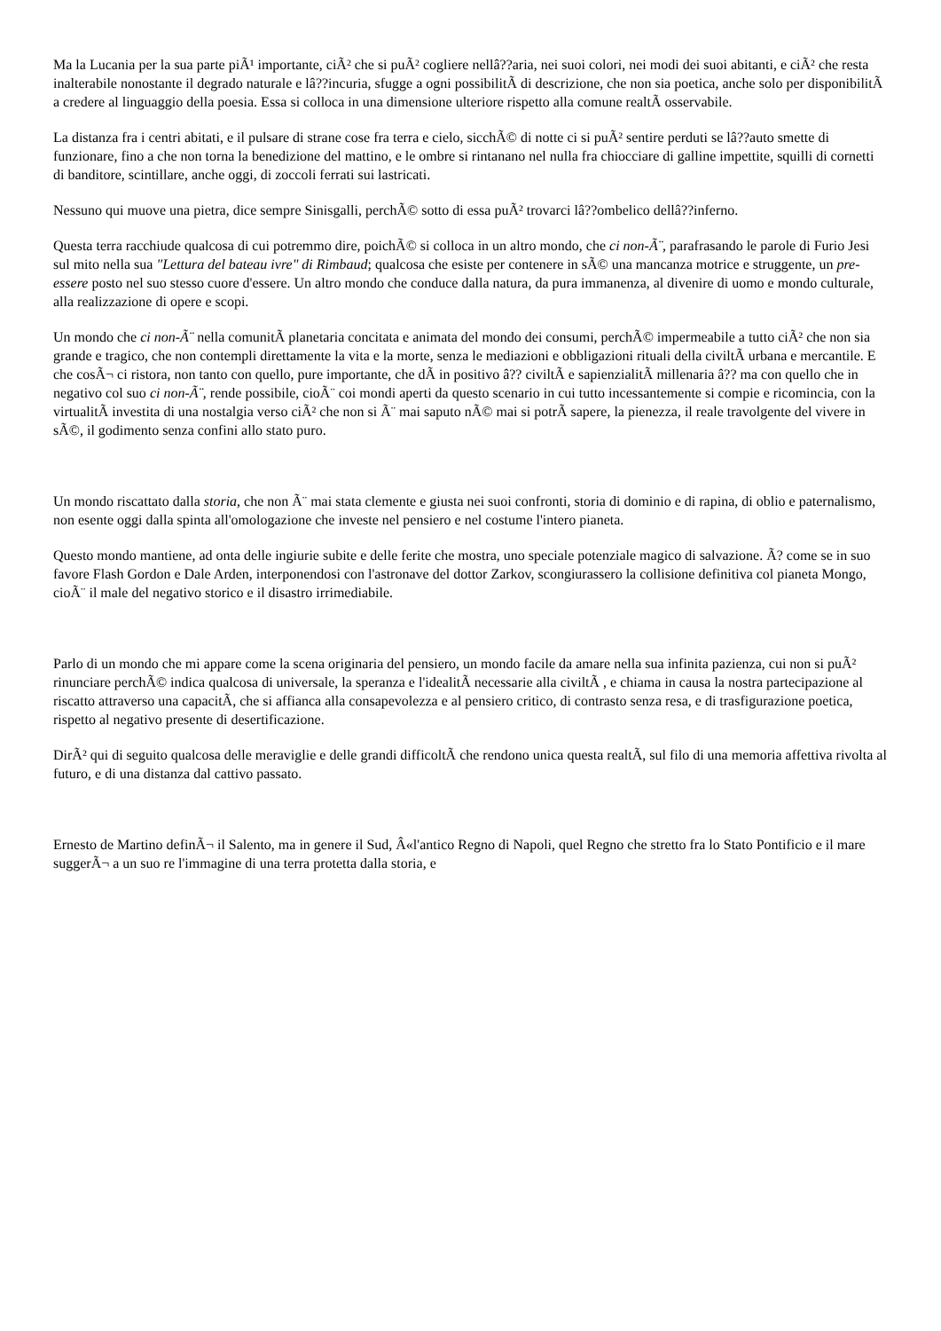Ma la Lucania per la sua parte piÃ¹ importante, ciÃ² che si puÃ² cogliere nellâ??aria, nei suoi colori, nei modi dei suoi abitanti, e ciÃ² che resta inalterabile nonostante il degrado naturale e lâ??incuria, sfugge a ogni possibilitÃ di descrizione, che non sia poetica, anche solo per disponibilitÃ a credere al linguaggio della poesia. Essa si colloca in una dimensione ulteriore rispetto alla comune realtÃ osservabile.
La distanza fra i centri abitati, e il pulsare di strane cose fra terra e cielo, sicchÃ© di notte ci si puÃ² sentire perduti se lâ??auto smette di funzionare, fino a che non torna la benedizione del mattino, e le ombre si rintanano nel nulla fra chiocciare di galline impettite, squilli di cornetti di banditore, scintillare, anche oggi, di zoccoli ferrati sui lastricati.
Nessuno qui muove una pietra, dice sempre Sinisgalli, perchÃ© sotto di essa puÃ² trovarci lâ??ombelico dellâ??inferno.
Questa terra racchiude qualcosa di cui potremmo dire, poichÃ© si colloca in un altro mondo, che ci non-Ã¨, parafrasando le parole di Furio Jesi sul mito nella sua "Lettura del bateau ivre" di Rimbaud; qualcosa che esiste per contenere in sÃ© una mancanza motrice e struggente, un pre-essere posto nel suo stesso cuore d'essere. Un altro mondo che conduce dalla natura, da pura immanenza, al divenire di uomo e mondo culturale, alla realizzazione di opere e scopi.
Un mondo che ci non-Ã¨ nella comunitÃ planetaria concitata e animata del mondo dei consumi, perchÃ© impermeabile a tutto ciÃ² che non sia grande e tragico, che non contempli direttamente la vita e la morte, senza le mediazioni e obbligazioni rituali della civiltÃ urbana e mercantile. E che cosÃ¬ ci ristora, non tanto con quello, pure importante, che dÃ in positivo â?? civiltÃ e sapienzialitÃ millenaria â?? ma con quello che in negativo col suo ci non-Ã¨, rende possibile, cioÃ¨ coi mondi aperti da questo scenario in cui tutto incessantemente si compie e ricomincia, con la virtualitÃ investita di una nostalgia verso ciÃ² che non si Ã¨ mai saputo nÃ© mai si potrÃ sapere, la pienezza, il reale travolgente del vivere in sÃ©, il godimento senza confini allo stato puro.
Un mondo riscattato dalla storia, che non Ã¨ mai stata clemente e giusta nei suoi confronti, storia di dominio e di rapina, di oblio e paternalismo, non esente oggi dalla spinta all'omologazione che investe nel pensiero e nel costume l'intero pianeta.
Questo mondo mantiene, ad onta delle ingiurie subite e delle ferite che mostra, uno speciale potenziale magico di salvazione. Ã? come se in suo favore Flash Gordon e Dale Arden, interponendosi con l'astronave del dottor Zarkov, scongiurassero la collisione definitiva col pianeta Mongo, cioÃ¨ il male del negativo storico e il disastro irrimediabile.
Parlo di un mondo che mi appare come la scena originaria del pensiero, un mondo facile da amare nella sua infinita pazienza, cui non si puÃ² rinunciare perchÃ© indica qualcosa di universale, la speranza e l'idealitÃ necessarie alla civiltÃ , e chiama in causa la nostra partecipazione al riscatto attraverso una capacitÃ, che si affianca alla consapevolezza e al pensiero critico, di contrasto senza resa, e di trasfigurazione poetica, rispetto al negativo presente di desertificazione.
DirÃ² qui di seguito qualcosa delle meraviglie e delle grandi difficoltÃ che rendono unica questa realtÃ, sul filo di una memoria affettiva rivolta al futuro, e di una distanza dal cattivo passato.
Ernesto de Martino definÃ¬ il Salento, ma in genere il Sud, Â«l'antico Regno di Napoli, quel Regno che stretto fra lo Stato Pontificio e il mare suggerÃ¬ a un suo re l'immagine di una terra protetta dalla storia, e